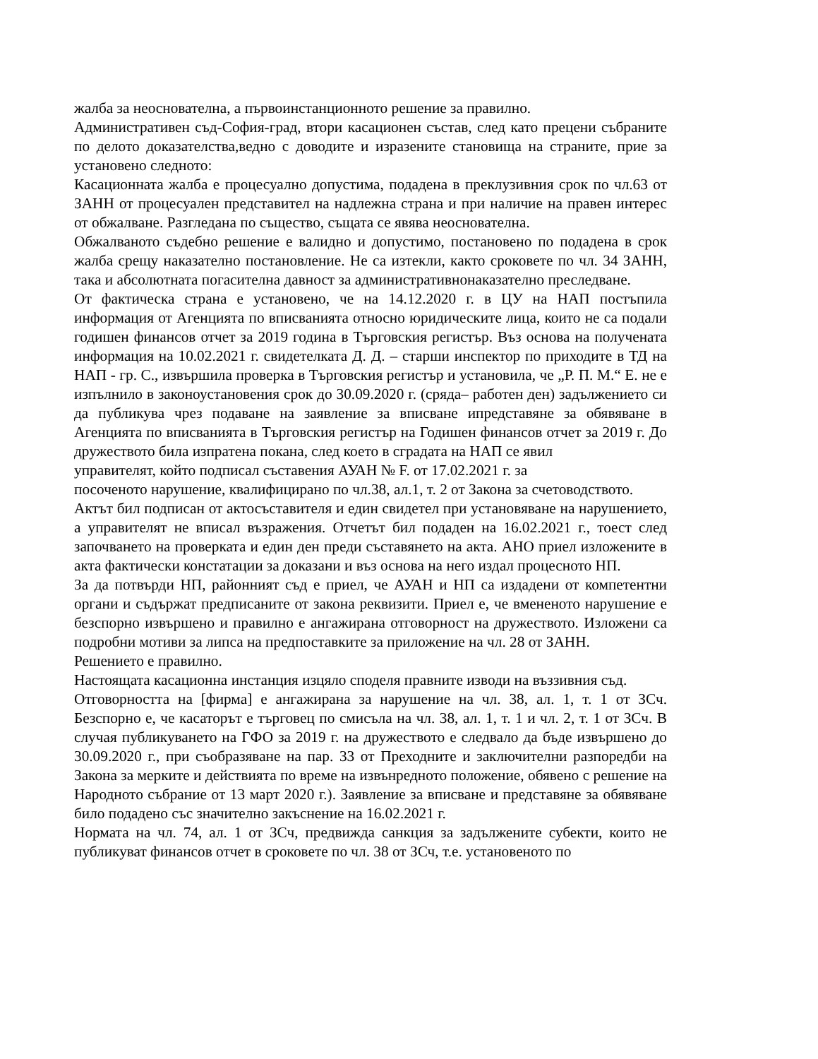жалба за неоснователна, а първоинстанционното решение за правилно.
Административен съд-София-град, втори касационен състав, след като прецени събраните по делото доказателства,ведно с доводите и изразените становища на страните, прие за установено следното:
Касационната жалба е процесуално допустима, подадена в преклузивния срок по чл.63 от ЗАНН от процесуален представител на надлежна страна и при наличие на правен интерес от обжалване. Разгледана по същество, същата се явява неоснователна.
Обжалваното съдебно решение е валидно и допустимо, постановено по подадена в срок жалба срещу наказателно постановление. Не са изтекли, както сроковете по чл. 34 ЗАНН, така и абсолютната погасителна давност за административнонаказателно преследване.
От фактическа страна е установено, че на 14.12.2020 г. в ЦУ на НАП постъпила информация от Агенцията по вписванията относно юридическите лица, които не са подали годишен финансов отчет за 2019 година в Търговския регистър. Въз основа на получената информация на 10.02.2021 г. свидетелката Д. Д. – старши инспектор по приходите в ТД на НАП - гр. С., извършила проверка в Търговския регистър и установила, че „Р. П. М.“ Е. не е изпълнило в законоустановения срок до 30.09.2020 г. (сряда– работен ден) задължението си да публикува чрез подаване на заявление за вписване ипредставяне за обявяване в Агенцията по вписванията в Търговския регистър на Годишен финансов отчет за 2019 г. До дружеството била изпратена покана, след което в сградата на НАП се явил
управителят, който подписал съставения АУАН № F. от 17.02.2021 г. за
посоченото нарушение, квалифицирано по чл.38, ал.1, т. 2 от Закона за счетоводството.
Актът бил подписан от актосъставителя и един свидетел при установяване на нарушението, а управителят не вписал възражения. Отчетът бил подаден на 16.02.2021 г., тоест след започването на проверката и един ден преди съставянето на акта. АНО приел изложените в акта фактически констатации за доказани и въз основа на него издал процесното НП.
За да потвърди НП, районният съд е приел, че АУАН и НП са издадени от компетентни органи и съдържат предписаните от закона реквизити. Приел е, че вмененото нарушение е безспорно извършено и правилно е ангажирана отговорност на дружеството. Изложени са подробни мотиви за липса на предпоставките за приложение на чл. 28 от ЗАНН.
Решението е правилно.
Настоящата касационна инстанция изцяло споделя правните изводи на въззивния съд.
Отговорността на [фирма] е ангажирана за нарушение на чл. 38, ал. 1, т. 1 от ЗСч. Безспорно е, че касаторът е търговец по смисъла на чл. 38, ал. 1, т. 1 и чл. 2, т. 1 от ЗСч. В случая публикуването на ГФО за 2019 г. на дружеството е следвало да бъде извършено до 30.09.2020 г., при съобразяване на пар. 33 от Преходните и заключителни разпоредби на Закона за мерките и действията по време на извънредното положение, обявено с решение на Народното събрание от 13 март 2020 г.). Заявление за вписване и представяне за обявяване било подадено със значително закъснение на 16.02.2021 г.
Нормата на чл. 74, ал. 1 от ЗСч, предвижда санкция за задължените субекти, които не публикуват финансов отчет в сроковете по чл. 38 от ЗСч, т.е. установеното по